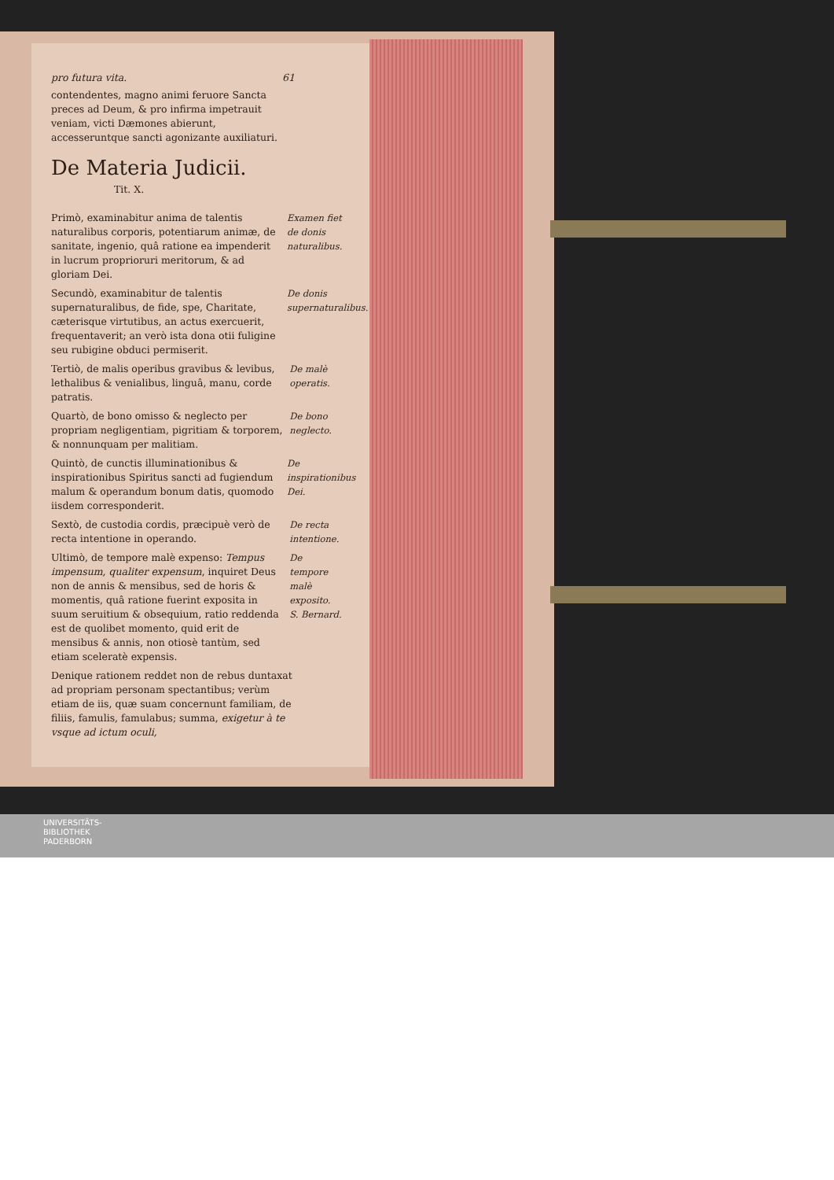pro futura vita. 61
contendentes, magno animi feruore Sancta preces ad Deum, & pro infirma impetrauit veniam, victi Dæmones abierunt, accesseruntque sancti agonizante auxiliaturi.
De Materia Judicii.
Tit. X.
Primò, examinabitur anima de talentis naturalibus corporis, potentiarum animæ, de sanitate, ingenio, quâ ratione ea impenderit in lucrum proprioruri meritorum, & ad gloriam Dei.
Examen fiet de donis naturalibus.
Secundò, examinabitur de talentis supernaturalibus, de fide, spe, Charitate, cæterisque virtutibus, an actus exercuerit, frequentaverit; an verò ista dona otii fuligine seu rubigine obduci permiserit.
De donis supernaturalibus.
Tertiò, de malis operibus gravibus & levibus, lethalibus & venialibus, linguâ, manu, corde patratis.
De malè operatis.
Quartò, de bono omisso & neglecto per propriam negligentiam, pigritiam & torporem, & nonnunquam per malitiam.
De bono neglecto.
Quintò, de cunctis illuminationibus & inspirationibus Spiritus sancti ad fugiendum malum & operandum bonum datis, quomodo iisdem corresponderit.
De inspirationibus Dei.
Sextò, de custodia cordis, præcipuè verò de recta intentione in operando.
De recta intentione.
Ultimò, de tempore malè expenso: Tempus impensum, qualiter expensum, inquiret Deus non de annis & mensibus, sed de horis & momentis, quâ ratione fuerint exposita in suum seruitium & obsequium, ratio reddenda est de quolibet momento, quid erit de mensibus & annis, non otiosè tantùm, sed etiam sceleratè expensis.
De tempore malè exposito. S. Bernard.
Denique rationem reddet non de rebus duntaxat ad propriam personam spectantibus; verùm etiam de iis, quæ suam concernunt familiam, de filiis, famulis, famulabus; summa, exigetur à te vsque ad ictum oculi,
UNIVERSITÄTS-
BIBLIOTHEK
PADERBORN